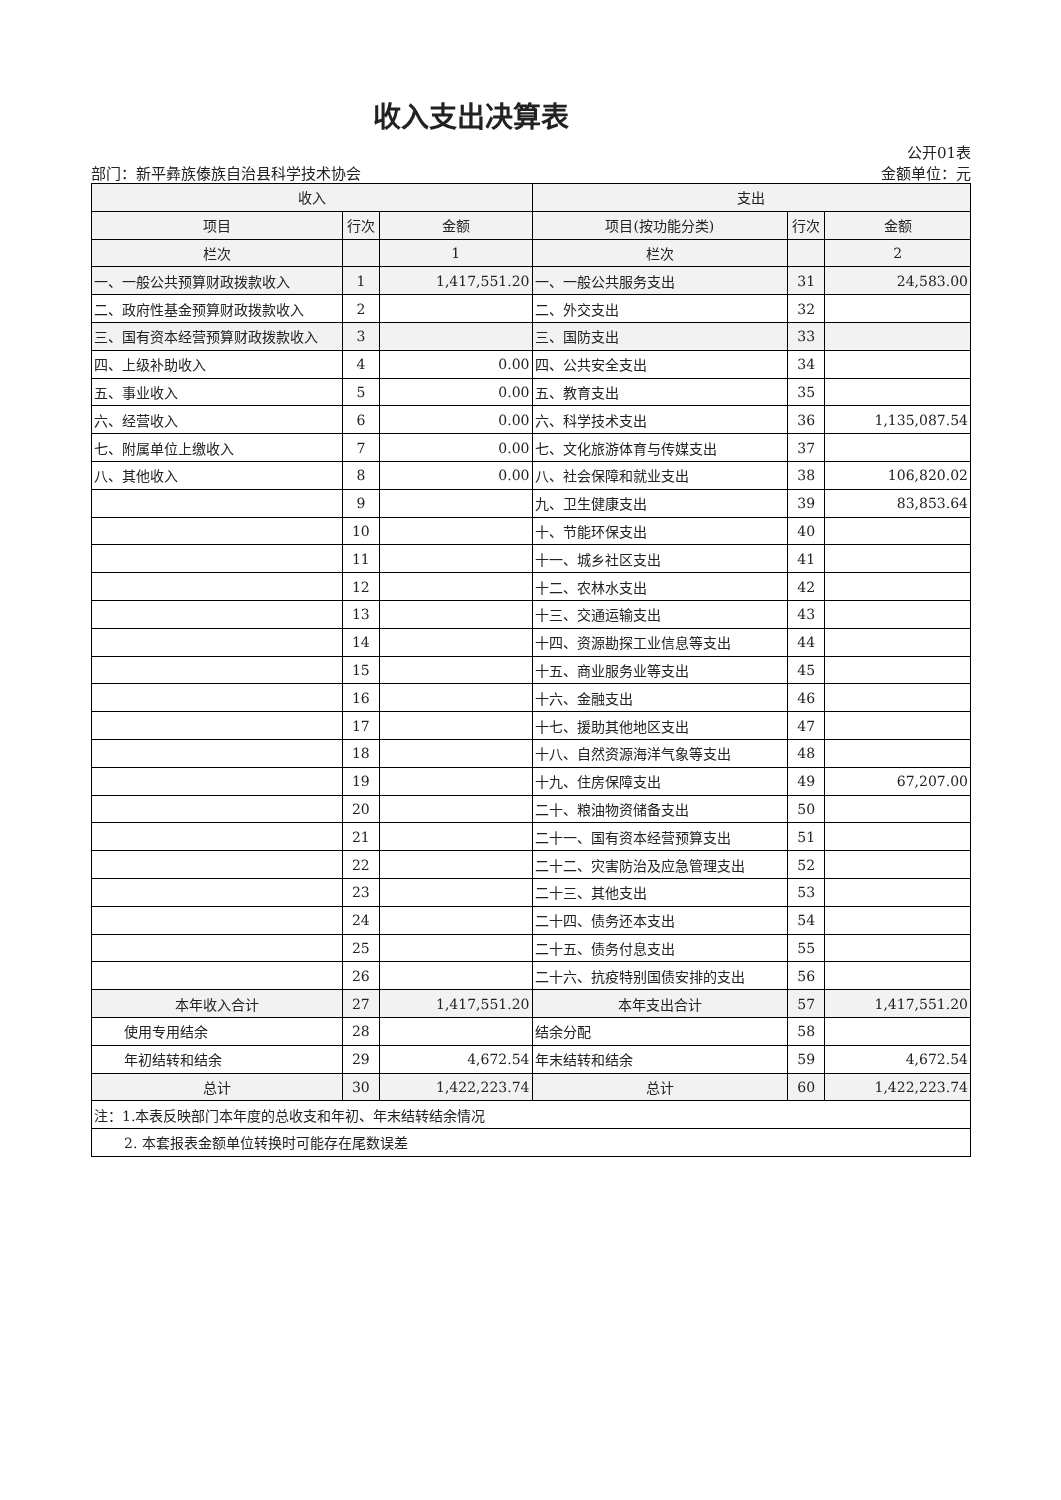收入支出决算表
公开01表
部门：新平彝族傣族自治县科学技术协会 金额单位：元
| 收入 | | | 支出 | | |
| --- | --- | --- | --- | --- | --- |
| 项目 | 行次 | 金额 | 项目(按功能分类) | 行次 | 金额 |
| 栏次 | | 1 | 栏次 | | 2 |
| 一、一般公共预算财政拨款收入 | 1 | 1,417,551.20 | 一、一般公共服务支出 | 31 | 24,583.00 |
| 二、政府性基金预算财政拨款收入 | 2 | | 二、外交支出 | 32 | |
| 三、国有资本经营预算财政拨款收入 | 3 | | 三、国防支出 | 33 | |
| 四、上级补助收入 | 4 | 0.00 | 四、公共安全支出 | 34 | |
| 五、事业收入 | 5 | 0.00 | 五、教育支出 | 35 | |
| 六、经营收入 | 6 | 0.00 | 六、科学技术支出 | 36 | 1,135,087.54 |
| 七、附属单位上缴收入 | 7 | 0.00 | 七、文化旅游体育与传媒支出 | 37 | |
| 八、其他收入 | 8 | 0.00 | 八、社会保障和就业支出 | 38 | 106,820.02 |
| | 9 | | 九、卫生健康支出 | 39 | 83,853.64 |
| | 10 | | 十、节能环保支出 | 40 | |
| | 11 | | 十一、城乡社区支出 | 41 | |
| | 12 | | 十二、农林水支出 | 42 | |
| | 13 | | 十三、交通运输支出 | 43 | |
| | 14 | | 十四、资源勘探工业信息等支出 | 44 | |
| | 15 | | 十五、商业服务业等支出 | 45 | |
| | 16 | | 十六、金融支出 | 46 | |
| | 17 | | 十七、援助其他地区支出 | 47 | |
| | 18 | | 十八、自然资源海洋气象等支出 | 48 | |
| | 19 | | 十九、住房保障支出 | 49 | 67,207.00 |
| | 20 | | 二十、粮油物资储备支出 | 50 | |
| | 21 | | 二十一、国有资本经营预算支出 | 51 | |
| | 22 | | 二十二、灾害防治及应急管理支出 | 52 | |
| | 23 | | 二十三、其他支出 | 53 | |
| | 24 | | 二十四、债务还本支出 | 54 | |
| | 25 | | 二十五、债务付息支出 | 55 | |
| | 26 | | 二十六、抗疫特别国债安排的支出 | 56 | |
| 本年收入合计 | 27 | 1,417,551.20 | 本年支出合计 | 57 | 1,417,551.20 |
| 使用专用结余 | 28 | | 结余分配 | 58 | |
| 年初结转和结余 | 29 | 4,672.54 | 年末结转和结余 | 59 | 4,672.54 |
| 总计 | 30 | 1,422,223.74 | 总计 | 60 | 1,422,223.74 |
| 注：1.本表反映部门本年度的总收支和年初、年末结转结余情况 | | | | | |
| 2. 本套报表金额单位转换时可能存在尾数误差 | | | | | |